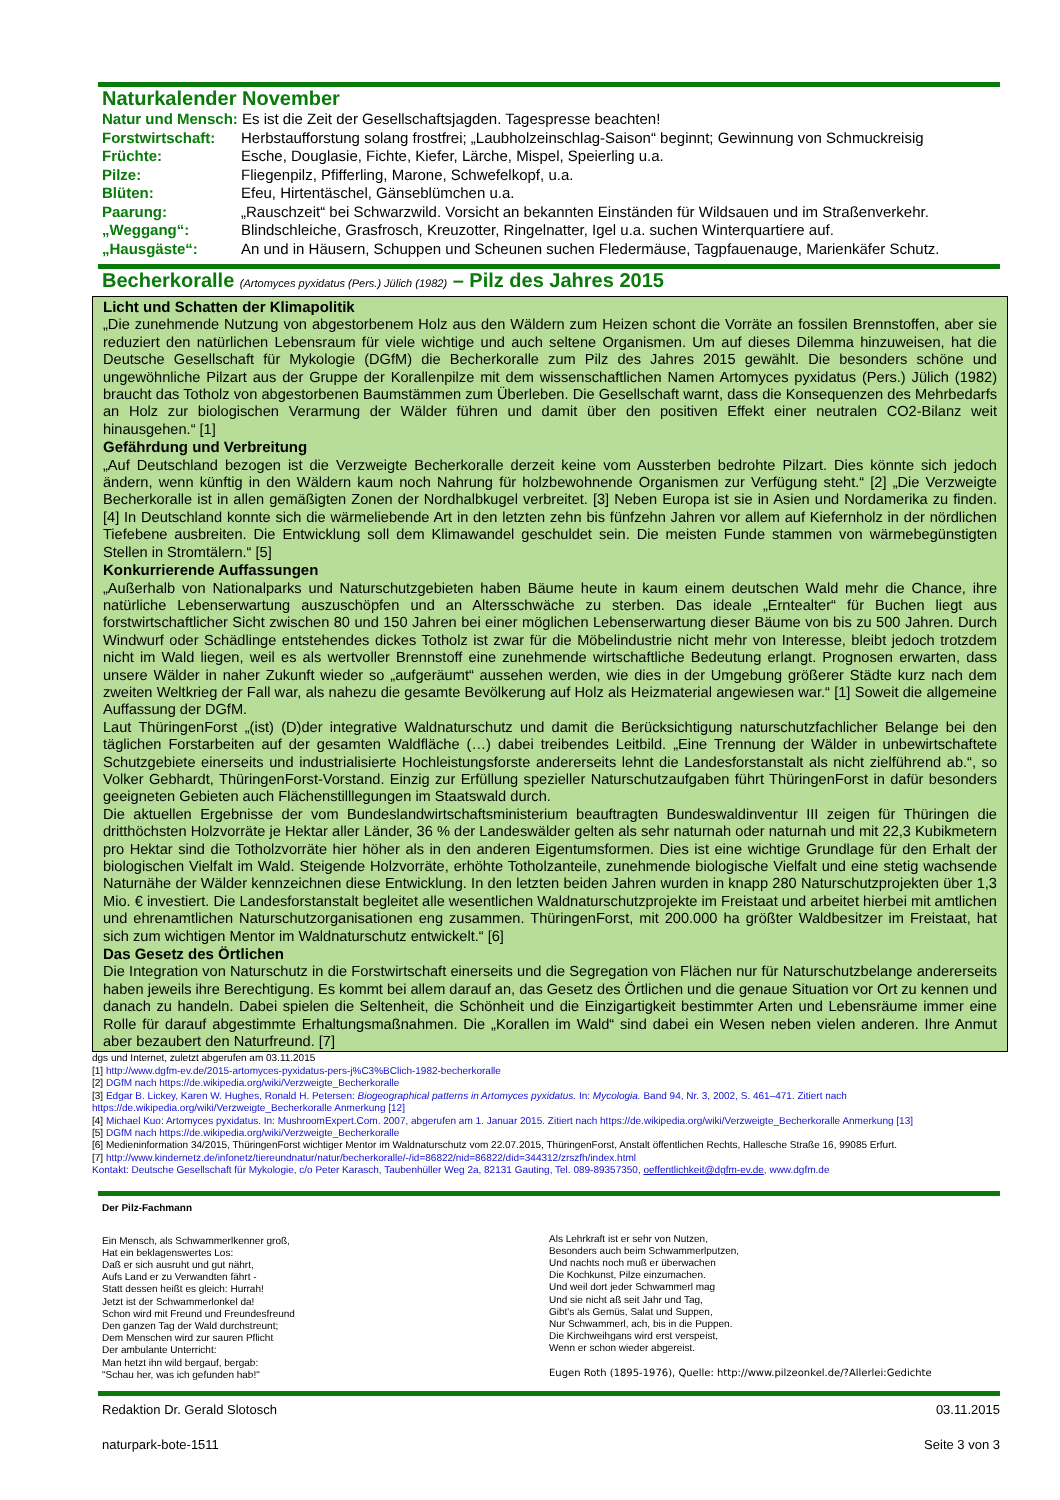Naturkalender November
Natur und Mensch: Es ist die Zeit der Gesellschaftsjagden. Tagespresse beachten!
Forstwirtschaft: Herbstaufforstung solang frostfrei; „Laubholzeinschlag-Saison“ beginnt; Gewinnung von Schmuckreisig
Früchte: Esche, Douglasie, Fichte, Kiefer, Lärche, Mispel, Speierling u.a.
Pilze: Fliegenpilz, Pfifferling, Marone, Schwefelkopf, u.a.
Blüten: Efeu, Hirtentäschel, Gänseblümchen u.a.
Paarung: „Rauschzeit“ bei Schwarzwild. Vorsicht an bekannten Einständen für Wildsauen und im Straßenverkehr.
„Weggang“: Blindschleiche, Grasfrosch, Kreuzotter, Ringelnatter, Igel u.a. suchen Winterquartiere auf.
„Hausgäste“: An und in Häusern, Schuppen und Scheunen suchen Fledermäuse, Tagpfauenauge, Marienkäfer Schutz.
Becherkoralle (Artomyces pyxidatus (Pers.) Jülich (1982) – Pilz des Jahres 2015
Licht und Schatten der Klimapolitik
„Die zunehmende Nutzung von abgestorbenem Holz aus den Wäldern zum Heizen schont die Vorräte an fossilen Brennstoffen, aber sie reduziert den natürlichen Lebensraum für viele wichtige und auch seltene Organismen. Um auf dieses Dilemma hinzuweisen, hat die Deutsche Gesellschaft für Mykologie (DGfM) die Becherkoralle zum Pilz des Jahres 2015 gewählt. Die besonders schöne und ungewöhnliche Pilzart aus der Gruppe der Korallenpilze mit dem wissenschaftlichen Namen Artomyces pyxidatus (Pers.) Jülich (1982) braucht das Totholz von abgestorbenen Baumstämmen zum Überleben. Die Gesellschaft warnt, dass die Konsequenzen des Mehrbedarfs an Holz zur biologischen Verarmung der Wälder führen und damit über den positiven Effekt einer neutralen CO2-Bilanz weit hinausgehen.“ [1]
Gefährdung und Verbreitung
„Auf Deutschland bezogen ist die Verzweigte Becherkoralle derzeit keine vom Aussterben bedrohte Pilzart. Dies könnte sich jedoch ändern, wenn künftig in den Wäldern kaum noch Nahrung für holzbewohnende Organismen zur Verfügung steht.“ [2] „Die Verzweigte Becherkoralle ist in allen gemäßigten Zonen der Nordhalbkugel verbreitet. [3] Neben Europa ist sie in Asien und Nordamerika zu finden. [4] In Deutschland konnte sich die wärmeliebende Art in den letzten zehn bis fünfzehn Jahren vor allem auf Kiefernholz in der nördlichen Tiefebene ausbreiten. Die Entwicklung soll dem Klimawandel geschuldet sein. Die meisten Funde stammen von wärmebegünstigten Stellen in Stromtälern.“ [5]
Konkurrierende Auffassungen
„Außerhalb von Nationalparks und Naturschutzgebieten haben Bäume heute in kaum einem deutschen Wald mehr die Chance, ihre natürliche Lebenserwartung auszuschöpfen und an Altersschwäche zu sterben. Das ideale „Erntealter“ für Buchen liegt aus forstwirtschaftlicher Sicht zwischen 80 und 150 Jahren bei einer möglichen Lebenserwartung dieser Bäume von bis zu 500 Jahren. Durch Windwurf oder Schädlinge entstehendes dickes Totholz ist zwar für die Möbelindustrie nicht mehr von Interesse, bleibt jedoch trotzdem nicht im Wald liegen, weil es als wertvoller Brennstoff eine zunehmende wirtschaftliche Bedeutung erlangt. Prognosen erwarten, dass unsere Wälder in naher Zukunft wieder so „aufgeräumt“ aussehen werden, wie dies in der Umgebung größerer Städte kurz nach dem zweiten Weltkrieg der Fall war, als nahezu die gesamte Bevölkerung auf Holz als Heizmaterial angewiesen war.“ [1] Soweit die allgemeine Auffassung der DGfM.
Laut ThüringenForst „(ist) (D)der integrative Waldnaturschutz und damit die Berücksichtigung naturschutzfachlicher Belange bei den täglichen Forstarbeiten auf der gesamten Waldfläche (…) dabei treibendes Leitbild. „Eine Trennung der Wälder in unbewirtschaftete Schutzgebiete einerseits und industrialisierte Hochleistungsforste andererseits lehnt die Landesforstanstalt als nicht zielführend ab.“, so Volker Gebhardt, ThüringenForst-Vorstand. Einzig zur Erfüllung spezieller Naturschutzaufgaben führt ThüringenForst in dafür besonders geeigneten Gebieten auch Flächenstilllegungen im Staatswald durch.
Die aktuellen Ergebnisse der vom Bundeslandwirtschaftsministerium beauftragten Bundeswaldinventur III zeigen für Thüringen die dritthöchsten Holzvorräte je Hektar aller Länder, 36 % der Landeswälder gelten als sehr naturnah oder naturnah und mit 22,3 Kubikmetern pro Hektar sind die Totholzvorräte hier höher als in den anderen Eigentumsformen. Dies ist eine wichtige Grundlage für den Erhalt der biologischen Vielfalt im Wald. Steigende Holzvorräte, erhöhte Totholzanteile, zunehmende biologische Vielfalt und eine stetig wachsende Naturnähe der Wälder kennzeichnen diese Entwicklung. In den letzten beiden Jahren wurden in knapp 280 Naturschutzprojekten über 1,3 Mio. € investiert. Die Landesforstanstalt begleitet alle wesentlichen Waldnaturschutzprojekte im Freistaat und arbeitet hierbei mit amtlichen und ehrenamtlichen Naturschutzorganisationen eng zusammen. ThüringenForst, mit 200.000 ha größter Waldbesitzer im Freistaat, hat sich zum wichtigen Mentor im Waldnaturschutz entwickelt.“ [6]
Das Gesetz des Örtlichen
Die Integration von Naturschutz in die Forstwirtschaft einerseits und die Segregation von Flächen nur für Naturschutzbelange andererseits haben jeweils ihre Berechtigung. Es kommt bei allem darauf an, das Gesetz des Örtlichen und die genaue Situation vor Ort zu kennen und danach zu handeln. Dabei spielen die Seltenheit, die Schönheit und die Einzigartigkeit bestimmter Arten und Lebensräume immer eine Rolle für darauf abgestimmte Erhaltungsmaßnahmen. Die „Korallen im Wald“ sind dabei ein Wesen neben vielen anderen. Ihre Anmut aber bezaubert den Naturfreund. [7]
dgs und Internet, zuletzt abgerufen am 03.11.2015
[1] http://www.dgfm-ev.de/2015-artomyces-pyxidatus-pers-j%C3%BClich-1982-becherkoralle
[2] DGfM nach https://de.wikipedia.org/wiki/Verzweigte_Becherkoralle
[3] Edgar B. Lickey, Karen W. Hughes, Ronald H. Petersen: Biogeographical patterns in Artomyces pyxidatus. In: Mycologia. Band 94, Nr. 3, 2002, S. 461–471. Zitiert nach https://de.wikipedia.org/wiki/Verzweigte_Becherkoralle Anmerkung [12]
[4] Michael Kuo: Artomyces pyxidatus. In: MushroomExpert.Com. 2007, abgerufen am 1. Januar 2015. Zitiert nach https://de.wikipedia.org/wiki/Verzweigte_Becherkoralle Anmerkung [13]
[5] DGfM nach https://de.wikipedia.org/wiki/Verzweigte_Becherkoralle
[6] Medieninformation 34/2015, ThüringenForst wichtiger Mentor im Waldnaturschutz vom 22.07.2015, ThüringenForst, Anstalt öffentlichen Rechts, Hallesche Straße 16, 99085 Erfurt.
[7] http://www.kindernetz.de/infonetz/tiereundnatur/natur/becherkoralle/-/id=86822/nid=86822/did=344312/zrszfh/index.html
Kontakt: Deutsche Gesellschaft für Mykologie, c/o Peter Karasch, Taubenhüller Weg 2a, 82131 Gauting, Tel. 089-89357350, oeffentlichkeit@dgfm-ev.de, www.dgfm.de
Der Pilz-Fachmann
Ein Mensch, als Schwammerlkenner groß,
Hat ein beklagenswertes Los:
Daß er sich ausruht und gut nährt,
Aufs Land er zu Verwandten fährt -
Statt dessen heißt es gleich: Hurrah!
Jetzt ist der Schwammerlonkel da!
Schon wird mit Freund und Freundesfreund
Den ganzen Tag der Wald durchstreunt;
Dem Menschen wird zur sauren Pflicht
Der ambulante Unterricht:
Man hetzt ihn wild bergauf, bergab:
"Schau her, was ich gefunden hab!"
Als Lehrkraft ist er sehr von Nutzen,
Besonders auch beim Schwammerlputzen,
Und nachts noch muß er überwachen
Die Kochkunst, Pilze einzumachen.
Und weil dort jeder Schwammerl mag
Und sie nicht aß seit Jahr und Tag,
Gibt's als Gemüs, Salat und Suppen,
Nur Schwammerl, ach, bis in die Puppen.
Die Kirchweihgans wird erst verspeist,
Wenn er schon wieder abgereist.
Eugen Roth (1895-1976), Quelle: http://www.pilzeonkel.de/?Allerlei:Gedichte
Redaktion Dr. Gerald Slotosch 03.11.2015
naturpark-bote-1511 Seite 3 von 3